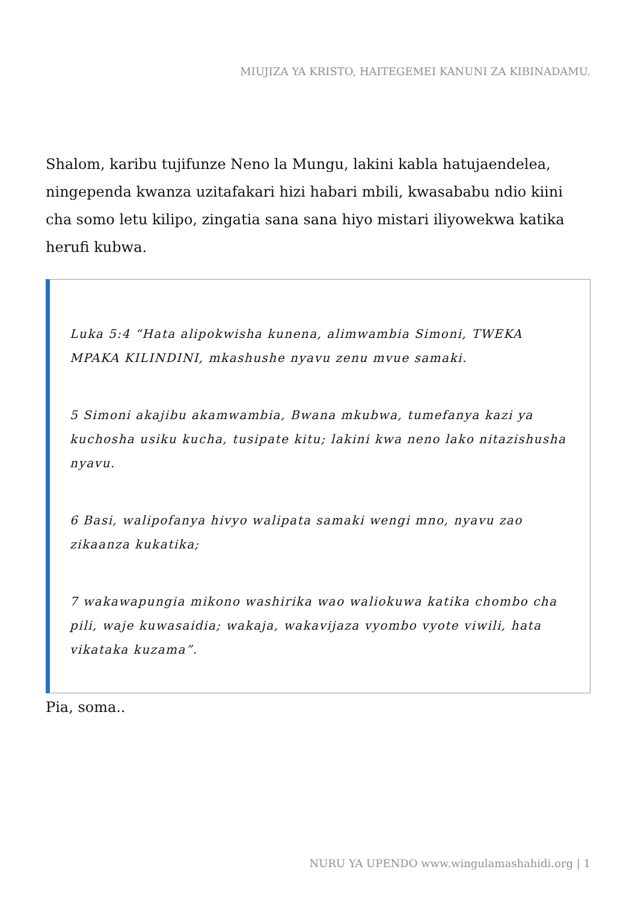MIUJIZA YA KRISTO, HAITEGEMEI KANUNI ZA KIBINADAMU.
Shalom, karibu tujifunze Neno la Mungu, lakini kabla hatujaendelea, ningependa kwanza uzitafakari hizi habari mbili, kwasababu ndio kiini cha somo letu kilipo, zingatia sana sana hiyo mistari iliyowekwa katika herufi kubwa.
Luka 5:4 “Hata alipokwisha kunena, alimwambia Simoni, TWEKA MPAKA KILINDINI, mkashushe nyavu zenu mvue samaki.
5 Simoni akajibu akamwambia, Bwana mkubwa, tumefanya kazi ya kuchosha usiku kucha, tusipate kitu; lakini kwa neno lako nitazishusha nyavu.
6 Basi, walipofanya hivyo walipata samaki wengi mno, nyavu zao zikaanza kukatika;
7 wakawapungia mikono washirika wao waliokuwa katika chombo cha pili, waje kuwasaidia; wakaja, wakavijaza vyombo vyote viwili, hata vikataka kuzama”.
Pia, soma..
NURU YA UPENDO www.wingulamashahidi.org | 1